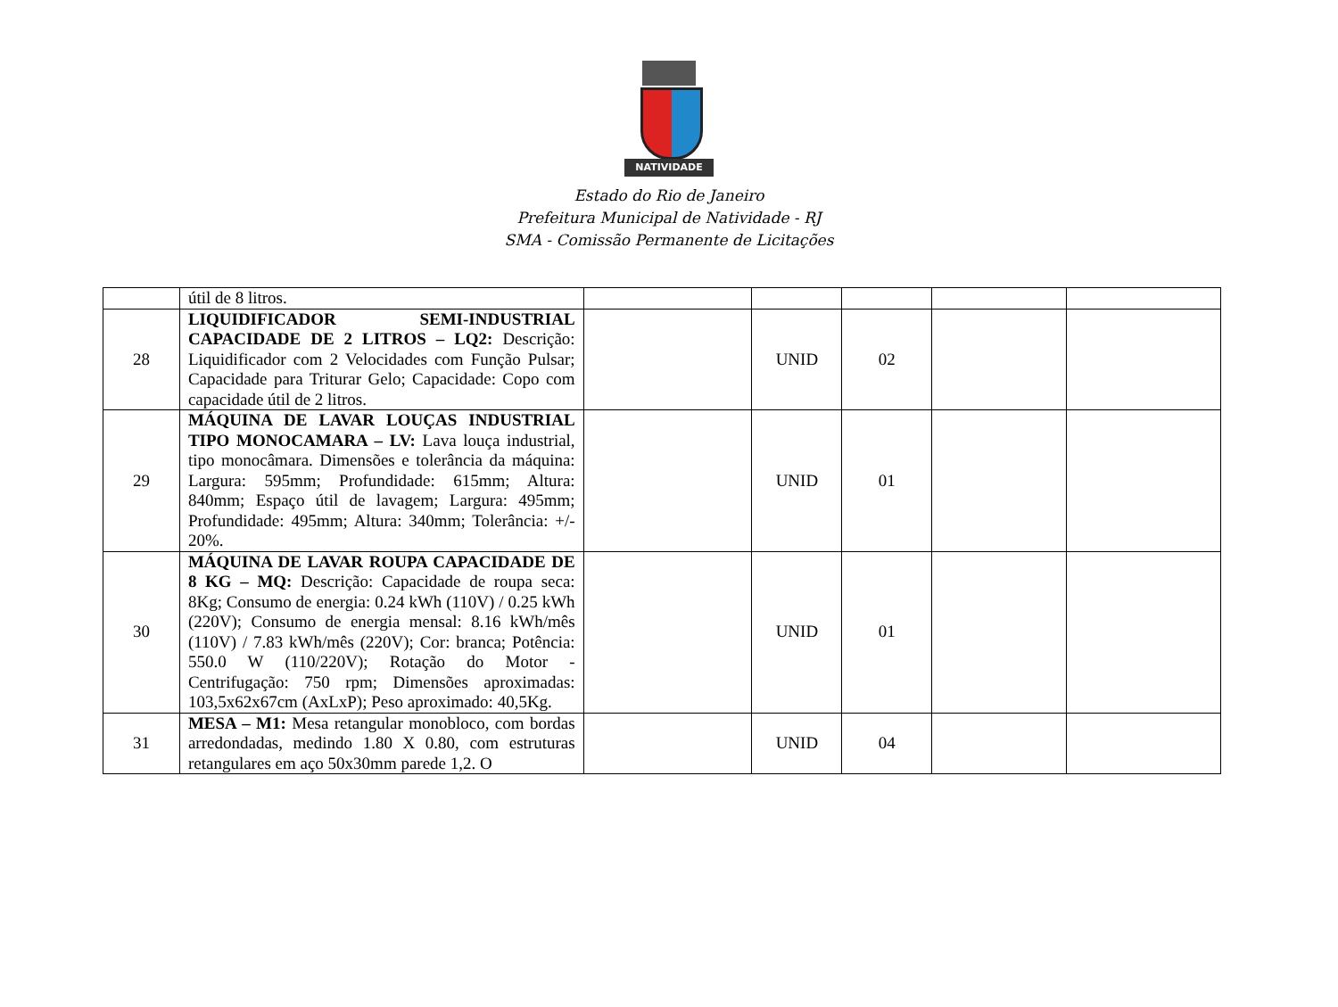NATIVIDADE
Estado do Rio de Janeiro
Prefeitura Municipal de Natividade - RJ
SMA - Comissão Permanente de Licitações
| | útil de 8 litros. | | | | | |
| 28 | LIQUIDIFICADOR SEMI-INDUSTRIAL CAPACIDADE DE 2 LITROS – LQ2: Descrição: Liquidificador com 2 Velocidades com Função Pulsar; Capacidade para Triturar Gelo; Capacidade: Copo com capacidade útil de 2 litros. | | UNID | 02 | | |
| 29 | MÁQUINA DE LAVAR LOUÇAS INDUSTRIAL TIPO MONOCAMARA – LV: Lava louça industrial, tipo monocâmara. Dimensões e tolerância da máquina: Largura: 595mm; Profundidade: 615mm; Altura: 840mm; Espaço útil de lavagem; Largura: 495mm; Profundidade: 495mm; Altura: 340mm; Tolerância: +/- 20%. | | UNID | 01 | | |
| 30 | MÁQUINA DE LAVAR ROUPA CAPACIDADE DE 8 KG – MQ: Descrição: Capacidade de roupa seca: 8Kg; Consumo de energia: 0.24 kWh (110V) / 0.25 kWh (220V); Consumo de energia mensal: 8.16 kWh/mês (110V) / 7.83 kWh/mês (220V); Cor: branca; Potência: 550.0 W (110/220V); Rotação do Motor - Centrifugação: 750 rpm; Dimensões aproximadas: 103,5x62x67cm (AxLxP); Peso aproximado: 40,5Kg. | | UNID | 01 | | |
| 31 | MESA – M1: Mesa retangular monobloco, com bordas arredondadas, medindo 1.80 X 0.80, com estruturas retangulares em aço 50x30mm parede 1,2. O | | UNID | 04 | | |